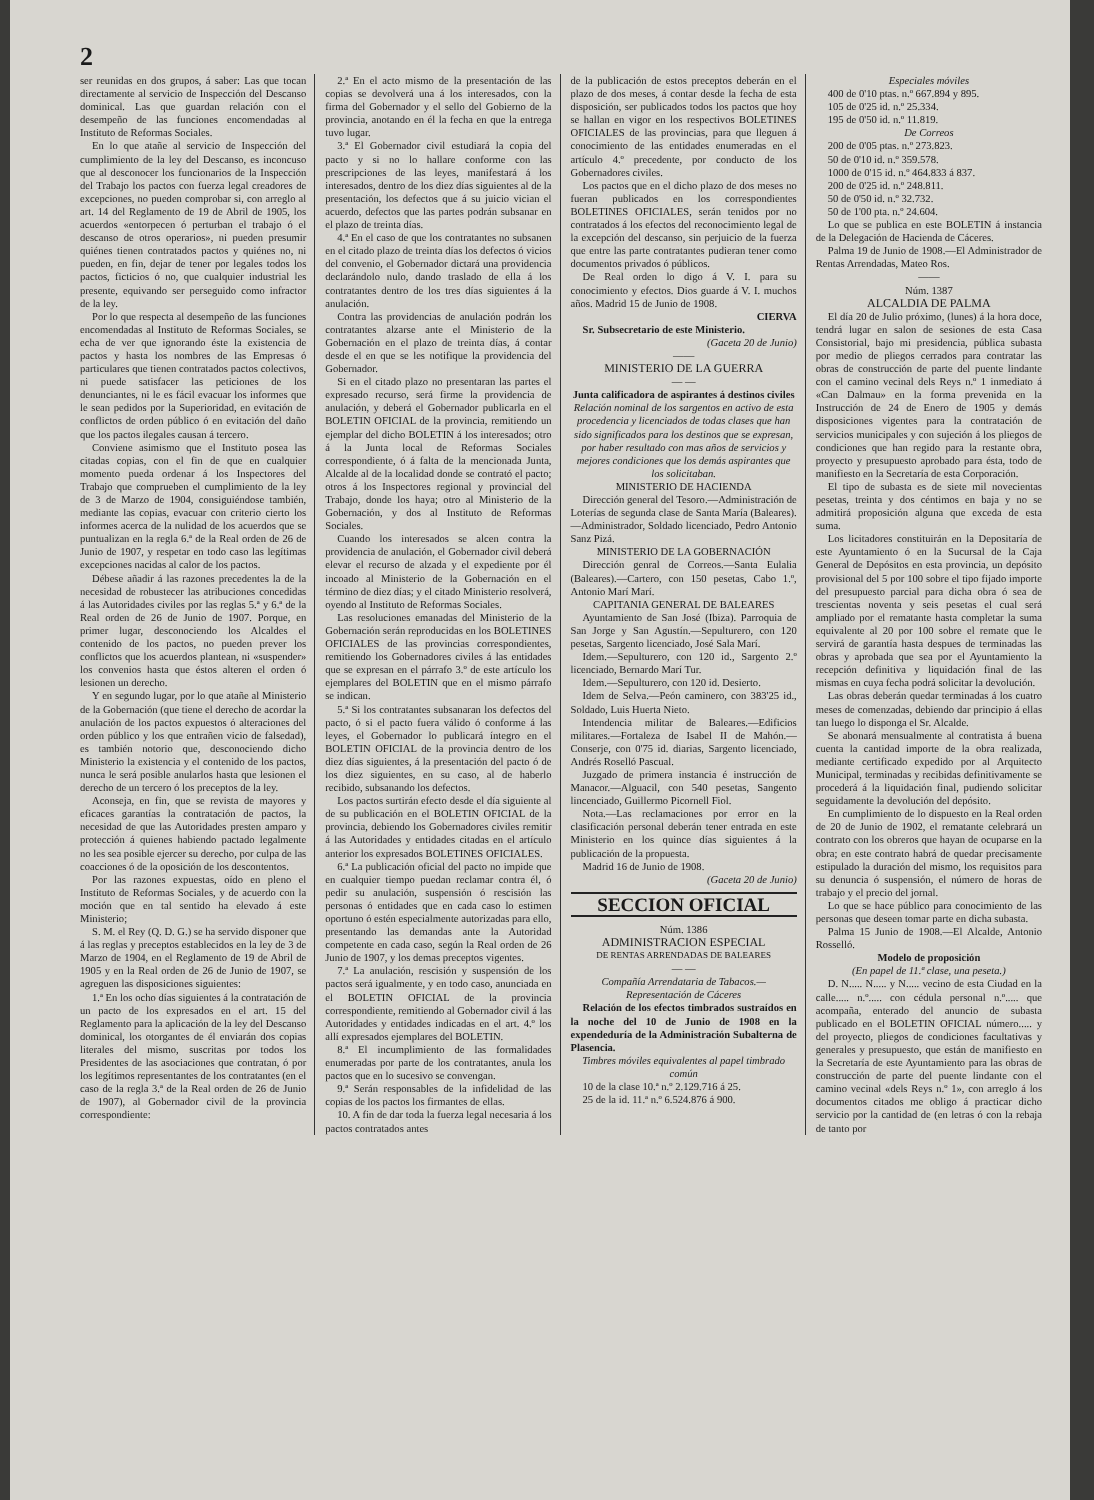2
ser reunidas en dos grupos, á saber: Las que tocan directamente al servicio de Inspección del Descanso dominical. Las que guardan relación con el desempeño de las funciones encomendadas al Instituto de Reformas Sociales.
En lo que atañe al servicio de Inspección del cumplimiento de la ley del Descanso, es inconcuso que al desconocer los funcionarios de la Inspección del Trabajo los pactos con fuerza legal creadores de excepciones, no pueden comprobar si, con arreglo al art. 14 del Reglamento de 19 de Abril de 1905, los acuerdos «entorpecen ó perturban el trabajo ó el descanso de otros operarios», ni pueden presumir quiénes tienen contratados pactos y quiénes no, ni pueden, en fin, dejar de tener por legales todos los pactos, ficticios ó no, que cualquier industrial les presente, equivando ser perseguido como infractor de la ley.
Por lo que respecta al desempeño de las funciones encomendadas al Instituto de Reformas Sociales, se echa de ver que ignorando éste la existencia de pactos y hasta los nombres de las Empresas ó particulares que tienen contratados pactos colectivos, ni puede satisfacer las peticiones de los denunciantes, ni le es fácil evacuar los informes que le sean pedidos por la Superioridad, en evitación de conflictos de orden público ó en evitación del daño que los pactos ilegales causan á tercero.
Conviene asimismo que el Instituto posea las citadas copias, con el fin de que en cualquier momento pueda ordenar á los Inspectores del Trabajo que comprueben el cumplimiento de la ley de 3 de Marzo de 1904, consiguiéndose también, mediante las copias, evacuar con criterio cierto los informes acerca de la nulidad de los acuerdos que se puntualizan en la regla 6.ª de la Real orden de 26 de Junio de 1907, y respetar en todo caso las legítimas excepciones nacidas al calor de los pactos.
Débese añadir á las razones precedentes la de la necesidad de robustecer las atribuciones concedidas á las Autoridades civiles por las reglas 5.ª y 6.ª de la Real orden de 26 de Junio de 1907. Porque, en primer lugar, desconociendo los Alcaldes el contenido de los pactos, no pueden prever los conflictos que los acuerdos plantean, ni «suspender» los convenios hasta que éstos alteren el orden ó lesionen un derecho.
Y en segundo lugar, por lo que atañe al Ministerio de la Gobernación (que tiene el derecho de acordar la anulación de los pactos expuestos ó alteraciones del orden público y los que entrañen vicio de falsedad), es también notorio que, desconociendo dicho Ministerio la existencia y el contenido de los pactos, nunca le será posible anularlos hasta que lesionen el derecho de un tercero ó los preceptos de la ley.
Aconseja, en fin, que se revista de mayores y eficaces garantías la contratación de pactos, la necesidad de que las Autoridades presten amparo y protección á quienes habiendo pactado legalmente no les sea posible ejercer su derecho, por culpa de las coacciones ó de la oposición de los descontentos.
Por las razones expuestas, oído en pleno el Instituto de Reformas Sociales, y de acuerdo con la moción que en tal sentido ha elevado á este Ministerio;
S. M. el Rey (Q. D. G.) se ha servido disponer que á las reglas y preceptos establecidos en la ley de 3 de Marzo de 1904, en el Reglamento de 19 de Abril de 1905 y en la Real orden de 26 de Junio de 1907, se agreguen las disposiciones siguientes:
1.ª En los ocho días siguientes á la contratación de un pacto de los expresados en el art. 15 del Reglamento para la aplicación de la ley del Descanso dominical, los otorgantes de él enviarán dos copias literales del mismo, suscritas por todos los Presidentes de las asociaciones que contratan, ó por los legítimos representantes de los contratantes (en el caso de la regla 3.ª de la Real orden de 26 de Junio de 1907), al Gobernador civil de la provincia correspondiente:
2.ª En el acto mismo de la presentación de las copias se devolverá una á los interesados, con la firma del Gobernador y el sello del Gobierno de la provincia, anotando en él la fecha en que la entrega tuvo lugar.
3.ª El Gobernador civil estudiará la copia del pacto y si no lo hallare conforme con las prescripciones de las leyes, manifestará á los interesados, dentro de los diez días siguientes al de la presentación, los defectos que á su juicio vician el acuerdo, defectos que las partes podrán subsanar en el plazo de treinta días.
4.ª En el caso de que los contratantes no subsanen en el citado plazo de treinta días los defectos ó vicios del convenio, el Gobernador dictará una providencia declarándolo nulo, dando traslado de ella á los contratantes dentro de los tres días siguientes á la anulación.
Contra las providencias de anulación podrán los contratantes alzarse ante el Ministerio de la Gobernación en el plazo de treinta días, á contar desde el en que se les notifique la providencia del Gobernador.
Si en el citado plazo no presentaran las partes el expresado recurso, será firme la providencia de anulación, y deberá el Gobernador publicarla en el BOLETIN OFICIAL de la provincia, remitiendo un ejemplar del dicho BOLETIN á los interesados; otro á la Junta local de Reformas Sociales correspondiente, ó á falta de la mencionada Junta, Alcalde al de la localidad donde se contrató el pacto; otros á los Inspectores regional y provincial del Trabajo, donde los haya; otro al Ministerio de la Gobernación, y dos al Instituto de Reformas Sociales.
Cuando los interesados se alcen contra la providencia de anulación, el Gobernador civil deberá elevar el recurso de alzada y el expediente por él incoado al Ministerio de la Gobernación en el término de diez días; y el citado Ministerio resolverá, oyendo al Instituto de Reformas Sociales.
Las resoluciones emanadas del Ministerio de la Gobernación serán reproducidas en los BOLETINES OFICIALES de las provincias correspondientes, remitiendo los Gobernadores civiles á las entidades que se expresan en el párrafo 3.º de este artículo los ejemplares del BOLETIN que en el mismo párrafo se indican.
5.ª Si los contratantes subsanaran los defectos del pacto, ó si el pacto fuera válido ó conforme á las leyes, el Gobernador lo publicará íntegro en el BOLETIN OFICIAL de la provincia dentro de los diez días siguientes, á la presentación del pacto ó de los diez siguientes, en su caso, al de haberlo recibido, subsanando los defectos.
Los pactos surtirán efecto desde el día siguiente al de su publicación en el BOLETIN OFICIAL de la provincia, debiendo los Gobernadores civiles remitir á las Autoridades y entidades citadas en el artículo anterior los expresados BOLETINES OFICIALES.
6.ª La publicación oficial del pacto no impide que en cualquier tiempo puedan reclamar contra él, ó pedir su anulación, suspensión ó rescisión las personas ó entidades que en cada caso lo estimen oportuno ó estén especialmente autorizadas para ello, presentando las demandas ante la Autoridad competente en cada caso, según la Real orden de 26 Junio de 1907, y los demas preceptos vigentes.
7.ª La anulación, rescisión y suspensión de los pactos será igualmente, y en todo caso, anunciada en el BOLETIN OFICIAL de la provincia correspondiente, remitiendo al Gobernador civil á las Autoridades y entidades indicadas en el art. 4.º los allí expresados ejemplares del BOLETIN.
8.ª El incumplimiento de las formalidades enumeradas por parte de los contratantes, anula los pactos que en lo sucesivo se convengan.
9.ª Serán responsables de la infidelidad de las copias de los pactos los firmantes de ellas.
10. A fin de dar toda la fuerza legal necesaria á los pactos contratados antes
de la publicación de estos preceptos deberán en el plazo de dos meses, á contar desde la fecha de esta disposición, ser publicados todos los pactos que hoy se hallan en vigor en los respectivos BOLETINES OFICIALES de las provincias, para que lleguen á conocimiento de las entidades enumeradas en el artículo 4.º precedente, por conducto de los Gobernadores civiles.
Los pactos que en el dicho plazo de dos meses no fueran publicados en los correspondientes BOLETINES OFICIALES, serán tenidos por no contratados á los efectos del reconocimiento legal de la excepción del descanso, sin perjuicio de la fuerza que entre las parte contratantes pudieran tener como documentos privados ó públicos.
De Real orden lo digo á V. I. para su conocimiento y efectos. Dios guarde á V. I. muchos años. Madrid 15 de Junio de 1908.
CIERVA
Sr. Subsecretario de este Ministerio.
(Gaceta 20 de Junio)
——
MINISTERIO DE LA GUERRA
— —
Junta calificadora de aspirantes á destinos civiles
Relación nominal de los sargentos en activo de esta procedencia y licenciados de todas clases que han sido significados para los destinos que se expresan, por haber resultado con mas años de servicios y mejores condiciones que los demás aspirantes que los solicitaban.
MINISTERIO DE HACIENDA
Dirección general del Tesoro.—Administración de Loterías de segunda clase de Santa María (Baleares).—Administrador, Soldado licenciado, Pedro Antonio Sanz Pizá.
MINISTERIO DE LA GOBERNACIÓN
Dirección genral de Correos.—Santa Eulalia (Baleares).—Cartero, con 150 pesetas, Cabo 1.º, Antonio Marí Marí.
CAPITANIA GENERAL DE BALEARES
Ayuntamiento de San José (Ibiza). Parroquia de San Jorge y San Agustín.—Sepulturero, con 120 pesetas, Sargento licenciado, José Sala Marí.
Idem.—Sepulturero, con 120 id., Sargento 2.º licenciado, Bernardo Marí Tur.
Idem.—Sepulturero, con 120 id. Desierto.
Idem de Selva.—Peón caminero, con 383'25 id., Soldado, Luis Huerta Nieto.
Intendencia militar de Baleares.—Edificios militares.—Fortaleza de Isabel II de Mahón.—Conserje, con 0'75 id. diarias, Sargento licenciado, Andrés Roselló Pascual.
Juzgado de primera instancia é instrucción de Manacor.—Alguacil, con 540 pesetas, Sangento lincenciado, Guillermo Picornell Fiol.
Nota.—Las reclamaciones por error en la clasificación personal deberán tener entrada en este Ministerio en los quince días siguientes á la publicación de la propuesta.
Madrid 16 de Junio de 1908.
(Gaceta 20 de Junio)
SECCION OFICIAL
Núm. 1386
ADMINISTRACION ESPECIAL
DE RENTAS ARRENDADAS DE BALEARES
— —
Compañía Arrendataria de Tabacos.— Representación de Cáceres
Relación de los efectos timbrados sustraídos en la noche del 10 de Junio de 1908 en la expendeduría de la Administración Subalterna de Plasencia.
Timbres móviles equivalentes al papel timbrado común
10 de la clase 10.ª n.º 2.129.716 á 25.
25 de la id. 11.ª n.º 6.524.876 á 900.
Especiales móviles
400 de 0'10 ptas. n.º 667.894 y 895.
105 de 0'25 id. n.º 25.334.
195 de 0'50 id. n.º 11.819.
De Correos
200 de 0'05 ptas. n.º 273.823.
50 de 0'10 id. n.º 359.578.
1000 de 0'15 id. n.º 464.833 á 837.
200 de 0'25 id. n.º 248.811.
50 de 0'50 id. n.º 32.732.
50 de 1'00 pta. n.º 24.604.
Lo que se publica en este BOLETIN á instancia de la Delegación de Hacienda de Cáceres.
Palma 19 de Junio de 1908.—El Administrador de Rentas Arrendadas, Mateo Ros.
——
Núm. 1387
ALCALDIA DE PALMA
El día 20 de Julio próximo, (lunes) á la hora doce, tendrá lugar en salon de sesiones de esta Casa Consistorial, bajo mi presidencia, pública subasta por medio de pliegos cerrados para contratar las obras de construcción de parte del puente lindante con el camino vecinal dels Reys n.º 1 inmediato á «Can Dalmau» en la forma prevenida en la Instrucción de 24 de Enero de 1905 y demás disposiciones vigentes para la contratación de servicios municipales y con sujeción á los pliegos de condiciones que han regido para la restante obra, proyecto y presupuesto aprobado para ésta, todo de manifiesto en la Secretaría de esta Corporación.
El tipo de subasta es de siete mil novecientas pesetas, treinta y dos céntimos en baja y no se admitirá proposición alguna que exceda de esta suma.
Los licitadores constituirán en la Depositaría de este Ayuntamiento ó en la Sucursal de la Caja General de Depósitos en esta provincia, un depósito provisional del 5 por 100 sobre el tipo fijado importe del presupuesto parcial para dicha obra ó sea de trescientas noventa y seis pesetas el cual será ampliado por el rematante hasta completar la suma equivalente al 20 por 100 sobre el remate que le servirá de garantía hasta despues de terminadas las obras y aprobada que sea por el Ayuntamiento la recepción definitiva y liquidación final de las mismas en cuya fecha podrá solicitar la devolución.
Las obras deberán quedar terminadas á los cuatro meses de comenzadas, debiendo dar principio á ellas tan luego lo disponga el Sr. Alcalde.
Se abonará mensualmente al contratista á buena cuenta la cantidad importe de la obra realizada, mediante certificado expedido por al Arquitecto Municipal, terminadas y recibidas definitivamente se procederá á la liquidación final, pudiendo solicitar seguidamente la devolución del depósito.
En cumplimiento de lo dispuesto en la Real orden de 20 de Junio de 1902, el rematante celebrará un contrato con los obreros que hayan de ocuparse en la obra; en este contrato habrá de quedar precisamente estipulado la duración del mismo, los requisitos para su denuncia ó suspensión, el número de horas de trabajo y el precio del jornal.
Lo que se hace público para conocimiento de las personas que deseen tomar parte en dicha subasta.
Palma 15 Junio de 1908.—El Alcalde, Antonio Rosselló.
Modelo de proposición
(En papel de 11.ª clase, una peseta.)
D. N..... N..... y N..... vecino de esta Ciudad en la calle..... n.º..... con cédula personal n.º..... que acompaña, enterado del anuncio de subasta publicado en el BOLETIN OFICIAL número..... y del proyecto, pliegos de condiciones facultativas y generales y presupuesto, que están de manifiesto en la Secretaría de este Ayuntamiento para las obras de construcción de parte del puente lindante con el camino vecinal «dels Reys n.º 1», con arreglo á los documentos citados me obligo á practicar dicho servicio por la cantidad de (en letras ó con la rebaja de tanto por